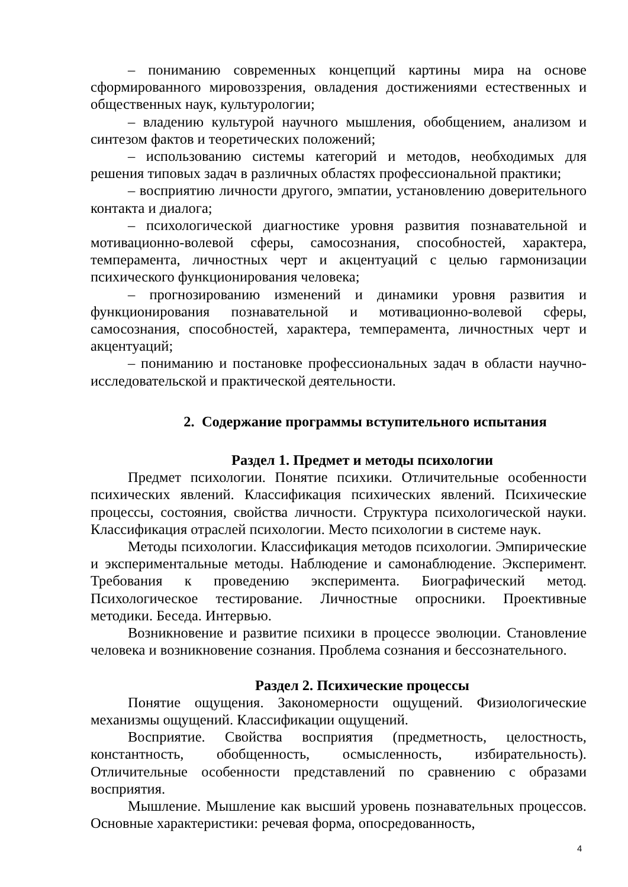– пониманию современных концепций картины мира на основе сформированного мировоззрения, овладения достижениями естественных и общественных наук, культурологии;
– владению культурой научного мышления, обобщением, анализом и синтезом фактов и теоретических положений;
– использованию системы категорий и методов, необходимых для решения типовых задач в различных областях профессиональной практики;
– восприятию личности другого, эмпатии, установлению доверительного контакта и диалога;
– психологической диагностике уровня развития познавательной и мотивационно-волевой сферы, самосознания, способностей, характера, темперамента, личностных черт и акцентуаций с целью гармонизации психического функционирования человека;
– прогнозированию изменений и динамики уровня развития и функционирования познавательной и мотивационно-волевой сферы, самосознания, способностей, характера, темперамента, личностных черт и акцентуаций;
– пониманию и постановке профессиональных задач в области научно-исследовательской и практической деятельности.
2. Содержание программы вступительного испытания
Раздел 1. Предмет и методы психологии
Предмет психологии. Понятие психики. Отличительные особенности психических явлений. Классификация психических явлений. Психические процессы, состояния, свойства личности. Структура психологической науки. Классификация отраслей психологии. Место психологии в системе наук.
Методы психологии. Классификация методов психологии. Эмпирические и экспериментальные методы. Наблюдение и самонаблюдение. Эксперимент. Требования к проведению эксперимента. Биографический метод. Психологическое тестирование. Личностные опросники. Проективные методики. Беседа. Интервью.
Возникновение и развитие психики в процессе эволюции. Становление человека и возникновение сознания. Проблема сознания и бессознательного.
Раздел 2. Психические процессы
Понятие ощущения. Закономерности ощущений. Физиологические механизмы ощущений. Классификации ощущений.
Восприятие. Свойства восприятия (предметность, целостность, константность, обобщенность, осмысленность, избирательность). Отличительные особенности представлений по сравнению с образами восприятия.
Мышление. Мышление как высший уровень познавательных процессов. Основные характеристики: речевая форма, опосредованность,
4